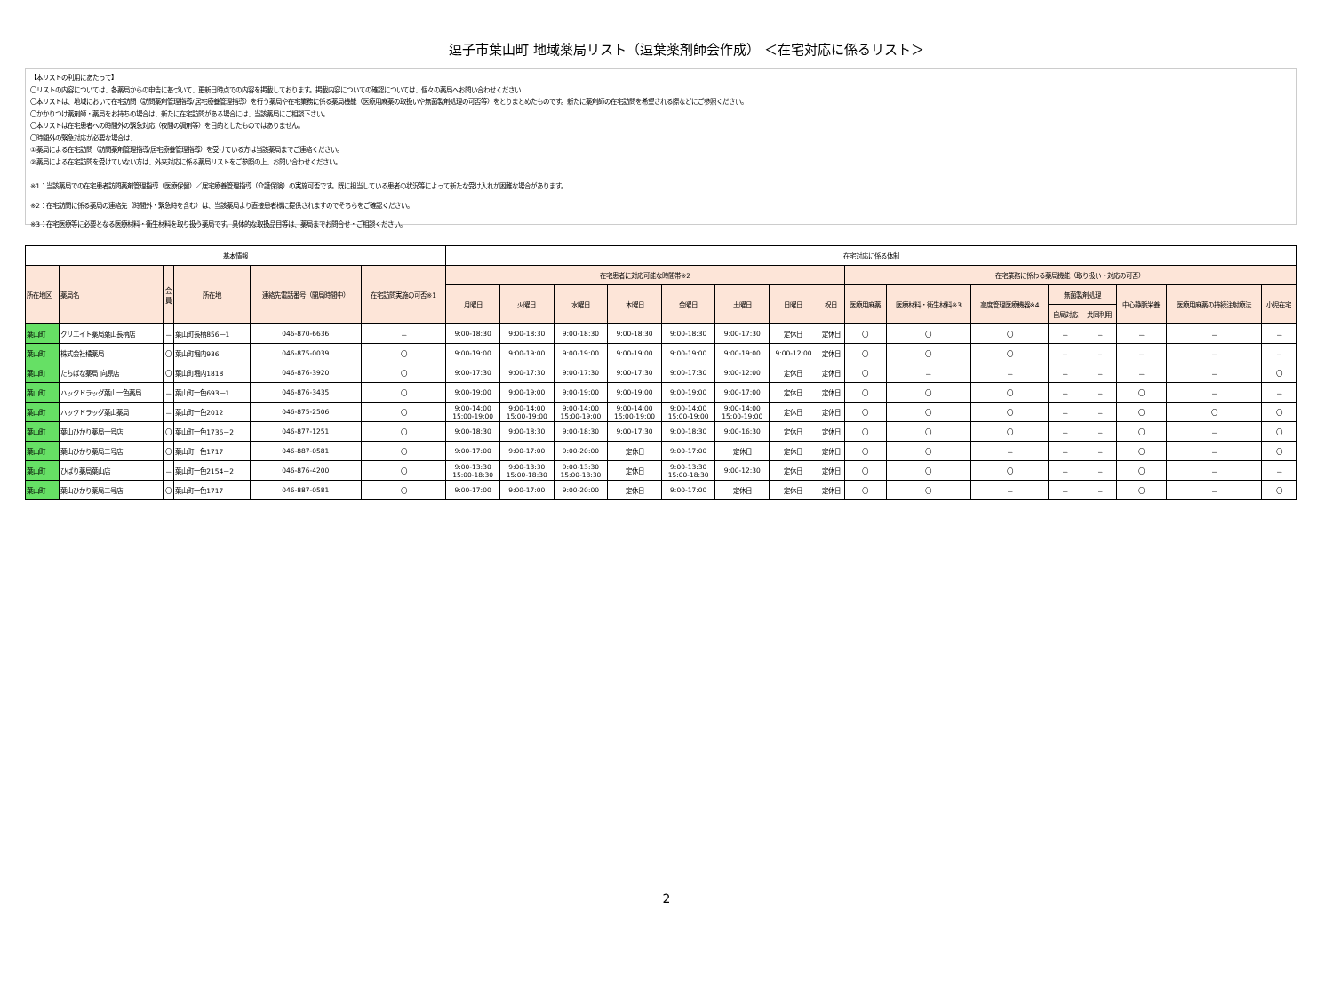逗子市葉山町 地域薬局リスト（逗葉薬剤師会作成） ＜在宅対応に係るリスト＞
【本リストの利用にあたって】
〇リストの内容については、各薬局からの申告に基づいて、更新日時点での内容を掲載しております。掲載内容についての確認については、個々の薬局へお問い合わせください
〇本リストは、地域において在宅訪問（訪問薬剤管理指導/居宅療養管理指導）を行う薬局や在宅業務に係る薬局機能（医療用麻薬の取扱いや無菌製剤処理の可否等）をとりまとめたものです。新たに薬剤師の在宅訪問を希望される際などにご参照ください。
〇かかりつけ薬剤師・薬局をお持ちの場合は、新たに在宅訪問がある場合には、当該薬局にご相談下さい。
〇本リストは在宅患者への時間外の緊急対応（夜間の調剤等）を目的としたものではありません。
〇時間外の緊急対応が必要な場合は、
①薬局による在宅訪問（訪問薬剤管理指導/居宅療養管理指導）を受けている方は当該薬局までご連絡ください。
②薬局による在宅訪問を受けていない方は、外来対応に係る薬局リストをご参照の上、お問い合わせください。
※1：当該薬局での在宅患者訪問薬剤管理指導（医療保健）／居宅療養管理指導（介護保険）の実施可否です。既に担当している患者の状況等によって新たな受け入れが困難な場合があります。
※2：在宅訪問に係る薬局の連絡先（時間外・緊急時を含む）は、当該薬局より直接患者様に提供されますのでそちらをご確認ください。
※3：在宅医療等に必要となる医療材料・衛生材料を取り扱う薬局です。具体的な取扱品目等は、薬局までお問合せ・ご相談ください。
| 基本情報 | | | | | | 在宅対応に係る体制 | | | | | | | | | | | | | | | |
| --- | --- | --- | --- | --- | --- | --- | --- | --- | --- | --- | --- | --- | --- | --- | --- | --- | --- | --- | --- | --- | --- |
| 所在地区 | 薬局名 | 会 員 | 所在地 | 連絡先電話番号（開局時間中） | 在宅訪問実施の可否※1 | 在宅患者に対応可能な時間帯※2 | | | | | | | | 在宅業務に係わる薬局機能（取り扱い・対応の可否） | | | | | | | |
| | | | | | | 月曜日 | 火曜日 | 水曜日 | 木曜日 | 金曜日 | 土曜日 | 日曜日 | 祝日 | 医療用麻薬 | 医療材料・衛生材料※3 | 高度管理医療機器※4 | 無菌製剤処理 | | 中心静脈栄養 | 医療用麻薬の持続注射療法 | 小児在宅 |
| | | | | | | | | | | | | | | | | | 自局対応 | 共同利用 | | | |
| 葉山町 | クリエイト薬局葉山長柄店 | － | 葉山町長柄856－1 | 046-870-6636 | － | 9:00-18:30 | 9:00-18:30 | 9:00-18:30 | 9:00-18:30 | 9:00-18:30 | 9:00-17:30 | 定休日 | 定休日 | 〇 | 〇 | 〇 | － | － | － | － | － |
| 葉山町 | 株式会社橘薬局 | 〇 | 葉山町堀内936 | 046-875-0039 | 〇 | 9:00-19:00 | 9:00-19:00 | 9:00-19:00 | 9:00-19:00 | 9:00-19:00 | 9:00-19:00 | 9:00-12:00 | 定休日 | 〇 | 〇 | 〇 | － | － | － | － | － |
| 葉山町 | たちばな薬局 向原店 | 〇 | 葉山町堀内1818 | 046-876-3920 | 〇 | 9:00-17:30 | 9:00-17:30 | 9:00-17:30 | 9:00-17:30 | 9:00-17:30 | 9:00-12:00 | 定休日 | 定休日 | 〇 | － | － | － | － | － | － | 〇 |
| 葉山町 | ハックドラッグ葉山一色薬局 | － | 葉山町一色693－1 | 046-876-3435 | 〇 | 9:00-19:00 | 9:00-19:00 | 9:00-19:00 | 9:00-19:00 | 9:00-19:00 | 9:00-17:00 | 定休日 | 定休日 | 〇 | 〇 | 〇 | － | － | 〇 | － | － |
| 葉山町 | ハックドラッグ葉山薬局 | － | 葉山町一色2012 | 046-875-2506 | 〇 | 9:00-14:00 15:00-19:00 | 9:00-14:00 15:00-19:00 | 9:00-14:00 15:00-19:00 | 9:00-14:00 15:00-19:00 | 9:00-14:00 15:00-19:00 | 9:00-14:00 15:00-19:00 | 定休日 | 定休日 | 〇 | 〇 | 〇 | － | － | 〇 | 〇 | 〇 |
| 葉山町 | 葉山ひかり薬局一号店 | 〇 | 葉山町一色1736－2 | 046-877-1251 | 〇 | 9:00-18:30 | 9:00-18:30 | 9:00-18:30 | 9:00-17:30 | 9:00-18:30 | 9:00-16:30 | 定休日 | 定休日 | 〇 | 〇 | 〇 | － | － | 〇 | － | 〇 |
| 葉山町 | 葉山ひかり薬局二号店 | 〇 | 葉山町一色1717 | 046-887-0581 | 〇 | 9:00-17:00 | 9:00-17:00 | 9:00-20:00 | 定休日 | 9:00-17:00 | 定休日 | 定休日 | 定休日 | 〇 | 〇 | － | － | － | 〇 | － | 〇 |
| 葉山町 | ひばり薬局葉山店 | － | 葉山町一色2154－2 | 046-876-4200 | 〇 | 9:00-13:30 15:00-18:30 | 9:00-13:30 15:00-18:30 | 9:00-13:30 15:00-18:30 | 定休日 | 9:00-13:30 15:00-18:30 | 9:00-12:30 | 定休日 | 定休日 | 〇 | 〇 | 〇 | － | － | 〇 | － | － |
| 葉山町 | 葉山ひかり薬局二号店 | 〇 | 葉山町一色1717 | 046-887-0581 | 〇 | 9:00-17:00 | 9:00-17:00 | 9:00-20:00 | 定休日 | 9:00-17:00 | 定休日 | 定休日 | 定休日 | 〇 | 〇 | － | － | － | 〇 | － | 〇 |
2